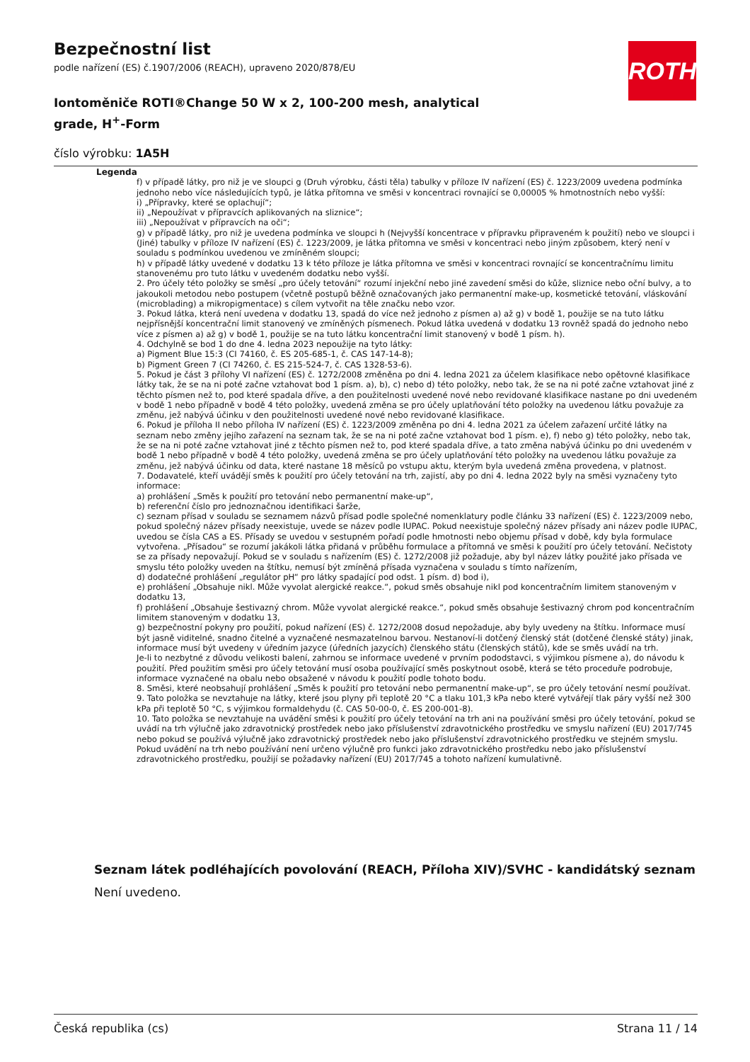Bezpečnostní list
podle nařízení (ES) č.1907/2006 (REACH), upraveno 2020/878/EU
Iontoměniče ROTI®Change 50 W x 2, 100-200 mesh, analytical grade, H<sup>+</sup>-Form
číslo výrobku: 1A5H
ROTH
Legenda
f) v případě látky, pro niž je ve sloupci g (Druh výrobku, části těla) tabulky v příloze IV nařízení (ES) č. 1223/2009 uvedena podmínka jednoho nebo více následujících typů, je látka přítomna ve směsi v koncentraci rovnající se 0,00005 % hmotnostních nebo vyšší:
i) „Přípravky, které se oplachují“;
ii) „Nepoužívat v přípravcích aplikovaných na sliznice“;
iii) „Nepoužívat v přípravcích na oči“;
g) v případě látky, pro niž je uvedena podmínka ve sloupci h (Nejvyšší koncentrace v přípravku připraveném k použití) nebo ve sloupci i (Jiné) tabulky v příloze IV nařízení (ES) č. 1223/2009, je látka přítomna ve směsi v koncentraci nebo jiným způsobem, který není v souladu s podmínkou uvedenou ve zmíněném sloupci;
h) v případě látky uvedené v dodatku 13 k této příloze je látka přítomna ve směsi v koncentraci rovnající se koncentračnímu limitu stanovenému pro tuto látku v uvedeném dodatku nebo vyšší.
2. Pro účely této položky se směsí „pro účely tetování“ rozumí injekční nebo jiné zavedení směsi do kůže, sliznice nebo oční bulvy, a to jakoukoli metodou nebo postupem (včetně postupů běžně označovaných jako permanentní make-up, kosmetické tetování, vláskování (microblading) a mikropigmentace) s cílem vytvořit na těle značku nebo vzor.
3. Pokud látka, která není uvedena v dodatku 13, spadá do více než jednoho z písmen a) až g) v bodě 1, použije se na tuto látku nejpřísnější koncentrační limit stanovený ve zmíněných písmenech. Pokud látka uvedená v dodatku 13 rovněž spadá do jednoho nebo více z písmen a) až g) v bodě 1, použije se na tuto látku koncentrační limit stanovený v bodě 1 písm. h).
4. Odchylně se bod 1 do dne 4. ledna 2023 nepoužije na tyto látky:
a) Pigment Blue 15:3 (CI 74160, č. ES 205-685-1, č. CAS 147-14-8);
b) Pigment Green 7 (CI 74260, č. ES 215-524-7, č. CAS 1328-53-6).
5. Pokud je část 3 přílohy VI nařízení (ES) č. 1272/2008 změněna po dni 4. ledna 2021 za účelem klasifikace nebo opětovné klasifikace látky tak, že se na ni poté začne vztahovat bod 1 písm. a), b), c) nebo d) této položky, nebo tak, že se na ni poté začne vztahovat jiné z těchto písmen než to, pod které spadala dříve, a den použitelnosti uvedené nové nebo revidované klasifikace nastane po dni uvedeném v bodě 1 nebo případně v bodě 4 této položky, uvedená změna se pro účely uplatňování této položky na uvedenou látku považuje za změnu, jež nabývá účinku v den použitelnosti uvedené nové nebo revidované klasifikace.
6. Pokud je příloha II nebo příloha IV nařízení (ES) č. 1223/2009 změněna po dni 4. ledna 2021 za účelem zařazení určité látky na seznam nebo změny jejího zařazení na seznam tak, že se na ni poté začne vztahovat bod 1 písm. e), f) nebo g) této položky, nebo tak, že se na ni poté začne vztahovat jiné z těchto písmen než to, pod které spadala dříve, a tato změna nabývá účinku po dni uvedeném v bodě 1 nebo případně v bodě 4 této položky, uvedená změna se pro účely uplatňování této položky na uvedenou látku považuje za změnu, jež nabývá účinku od data, které nastane 18 měsíců po vstupu aktu, kterým byla uvedená změna provedena, v platnost.
7. Dodavatelé, kteří uvádějí směs k použití pro účely tetování na trh, zajistí, aby po dni 4. ledna 2022 byly na směsi vyznačeny tyto informace:
a) prohlášení „Směs k použití pro tetování nebo permanentní make-up“,
b) referenční číslo pro jednoznačnou identifikaci šarže,
c) seznam přísad v souladu se seznamem názvů přísad podle společné nomenklatury podle článku 33 nařízení (ES) č. 1223/2009 nebo, pokud společný název přísady neexistuje, uvede se název podle IUPAC. Pokud neexistuje společný název přísady ani název podle IUPAC, uvedou se čísla CAS a ES. Přísady se uvedou v sestupném pořadí podle hmotnosti nebo objemu přísad v době, kdy byla formulace vytvořena. „Přísadou“ se rozumí jakákoli látka přidaná v průběhu formulace a přítomná ve směsi k použití pro účely tetování. Nečistoty se za přísady nepovažují. Pokud se v souladu s nařízením (ES) č. 1272/2008 již požaduje, aby byl název látky použité jako přísada ve smyslu této položky uveden na štítku, nemusí být zmíněná přísada vyznačena v souladu s tímto nařízením,
d) dodatečné prohlášení „regulátor pH“ pro látky spadající pod odst. 1 písm. d) bod i),
e) prohlášení „Obsahuje nikl. Může vyvolat alergické reakce.“, pokud směs obsahuje nikl pod koncentračním limitem stanoveným v dodatku 13,
f) prohlášení „Obsahuje šestivazný chrom. Může vyvolat alergické reakce.“, pokud směs obsahuje šestivazný chrom pod koncentračním limitem stanoveným v dodatku 13,
g) bezpečnostní pokyny pro použití, pokud nařízení (ES) č. 1272/2008 dosud nepožaduje, aby byly uvedeny na štítku. Informace musí být jasně viditelné, snadno čitelné a vyznačené nesmazatelnou barvou. Nestanoví-li dotčený členský stát (dotčené členské státy) jinak, informace musí být uvedeny v úředním jazyce (úředních jazycích) členského státu (členských států), kde se směs uvádí na trh.
Je-li to nezbytné z důvodu velikosti balení, zahrnou se informace uvedené v prvním pododstavci, s výjimkou písmene a), do návodu k použití. Před použitím směsi pro účely tetování musí osoba používající směs poskytnout osobě, která se této proceduře podrobuje, informace vyznačené na obalu nebo obsažené v návodu k použití podle tohoto bodu.
8. Směsi, které neobsahují prohlášení „Směs k použití pro tetování nebo permanentní make-up“, se pro účely tetování nesmí používat.
9. Tato položka se nevztahuje na látky, které jsou plyny při teplotě 20 °C a tlaku 101,3 kPa nebo které vytvářejí tlak páry vyšší než 300 kPa při teplotě 50 °C, s výjimkou formaldehydu (č. CAS 50-00-0, č. ES 200-001-8).
10. Tato položka se nevztahuje na uvádění směsi k použití pro účely tetování na trh ani na používání směsi pro účely tetování, pokud se uvádí na trh výlučně jako zdravotnický prostředek nebo jako příslušenství zdravotnického prostředku ve smyslu nařízení (EU) 2017/745 nebo pokud se používá výlučně jako zdravotnický prostředek nebo jako příslušenství zdravotnického prostředku ve stejném smyslu. Pokud uvádění na trh nebo používání není určeno výlučně pro funkci jako zdravotnického prostředku nebo jako příslušenství zdravotnického prostředku, použijí se požadavky nařízení (EU) 2017/745 a tohoto nařízení kumulativně.
Seznam látek podléhajících povolování (REACH, Příloha XIV)/SVHC - kandidátský seznam
Není uvedeno.
Česká republika (cs) Strana 11 / 14